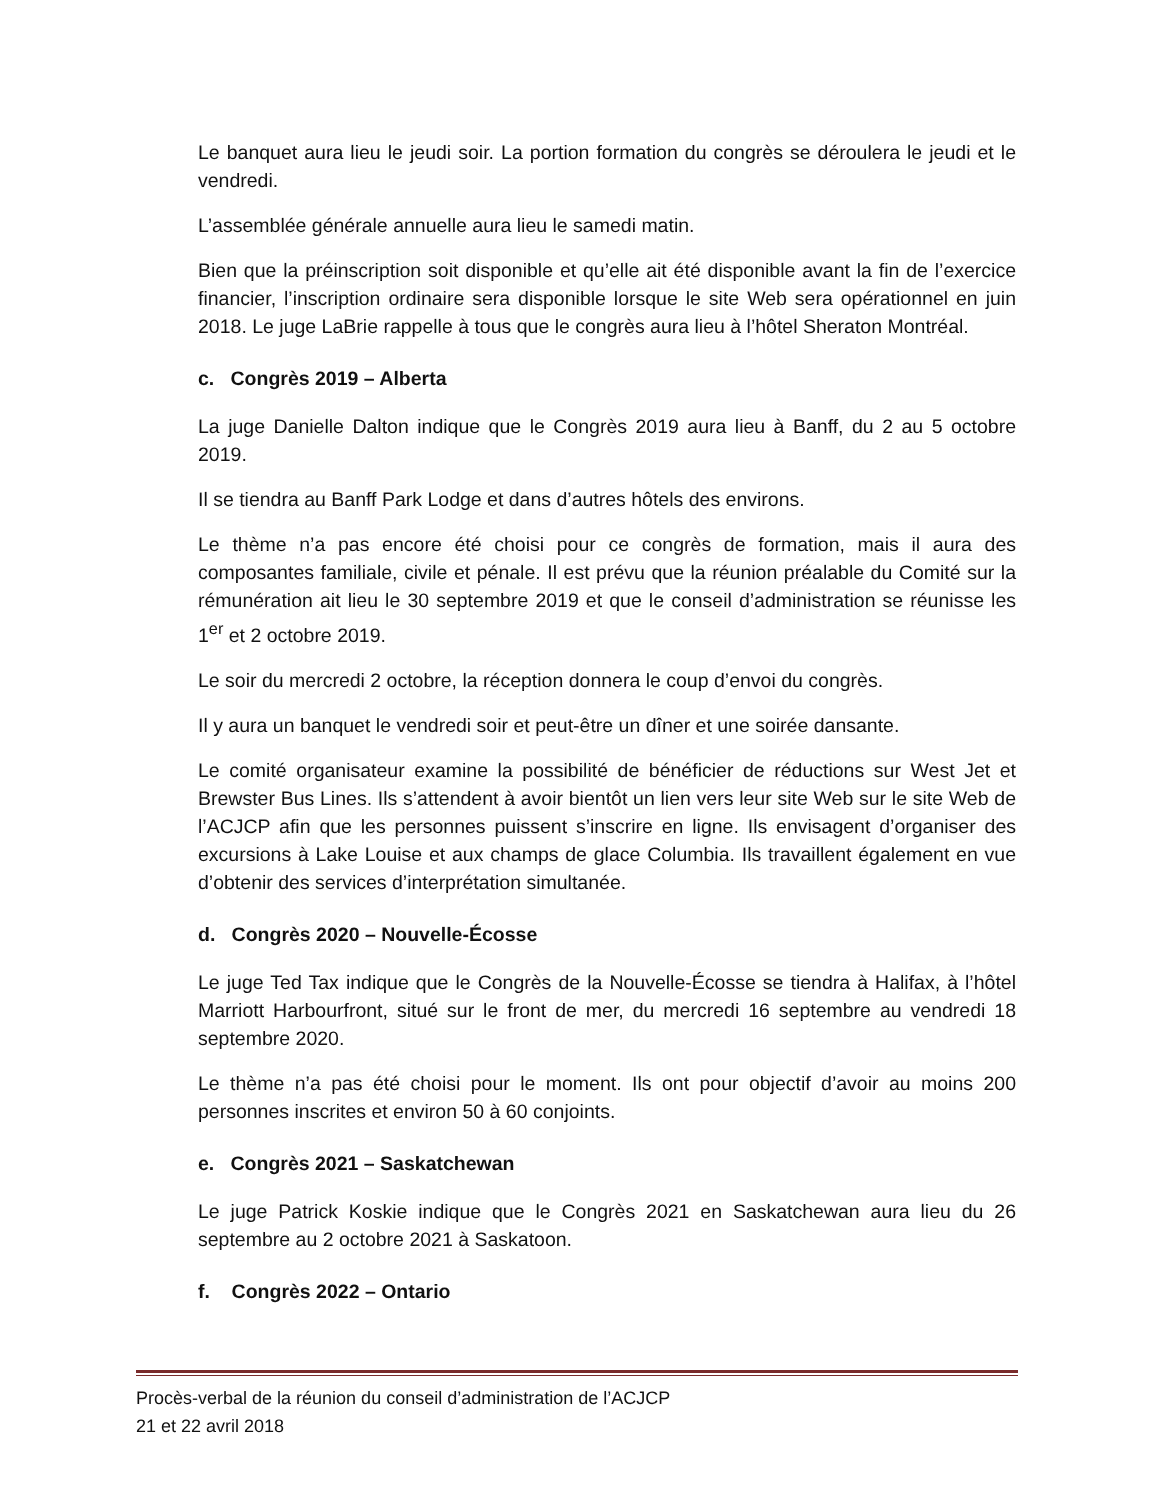Le banquet aura lieu le jeudi soir. La portion formation du congrès se déroulera le jeudi et le vendredi.
L’assemblée générale annuelle aura lieu le samedi matin.
Bien que la préinscription soit disponible et qu’elle ait été disponible avant la fin de l’exercice financier, l’inscription ordinaire sera disponible lorsque le site Web sera opérationnel en juin 2018. Le juge LaBrie rappelle à tous que le congrès aura lieu à l’hôtel Sheraton Montréal.
c. Congrès 2019 – Alberta
La juge Danielle Dalton indique que le Congrès 2019 aura lieu à Banff, du 2 au 5 octobre 2019.
Il se tiendra au Banff Park Lodge et dans d’autres hôtels des environs.
Le thème n’a pas encore été choisi pour ce congrès de formation, mais il aura des composantes familiale, civile et pénale. Il est prévu que la réunion préalable du Comité sur la rémunération ait lieu le 30 septembre 2019 et que le conseil d’administration se réunisse les 1<sup>er</sup> et 2 octobre 2019.
Le soir du mercredi 2 octobre, la réception donnera le coup d’envoi du congrès.
Il y aura un banquet le vendredi soir et peut-être un dîner et une soirée dansante.
Le comité organisateur examine la possibilité de bénéficier de réductions sur West Jet et Brewster Bus Lines. Ils s’attendent à avoir bientôt un lien vers leur site Web sur le site Web de l’ACJCP afin que les personnes puissent s’inscrire en ligne. Ils envisagent d’organiser des excursions à Lake Louise et aux champs de glace Columbia. Ils travaillent également en vue d’obtenir des services d’interprétation simultanée.
d. Congrès 2020 – Nouvelle-Écosse
Le juge Ted Tax indique que le Congrès de la Nouvelle-Écosse se tiendra à Halifax, à l’hôtel Marriott Harbourfront, situé sur le front de mer, du mercredi 16 septembre au vendredi 18 septembre 2020.
Le thème n’a pas été choisi pour le moment. Ils ont pour objectif d’avoir au moins 200 personnes inscrites et environ 50 à 60 conjoints.
e. Congrès 2021 – Saskatchewan
Le juge Patrick Koskie indique que le Congrès 2021 en Saskatchewan aura lieu du 26 septembre au 2 octobre 2021 à Saskatoon.
f. Congrès 2022 – Ontario
Procès-verbal de la réunion du conseil d’administration de l’ACJCP
21 et 22 avril 2018